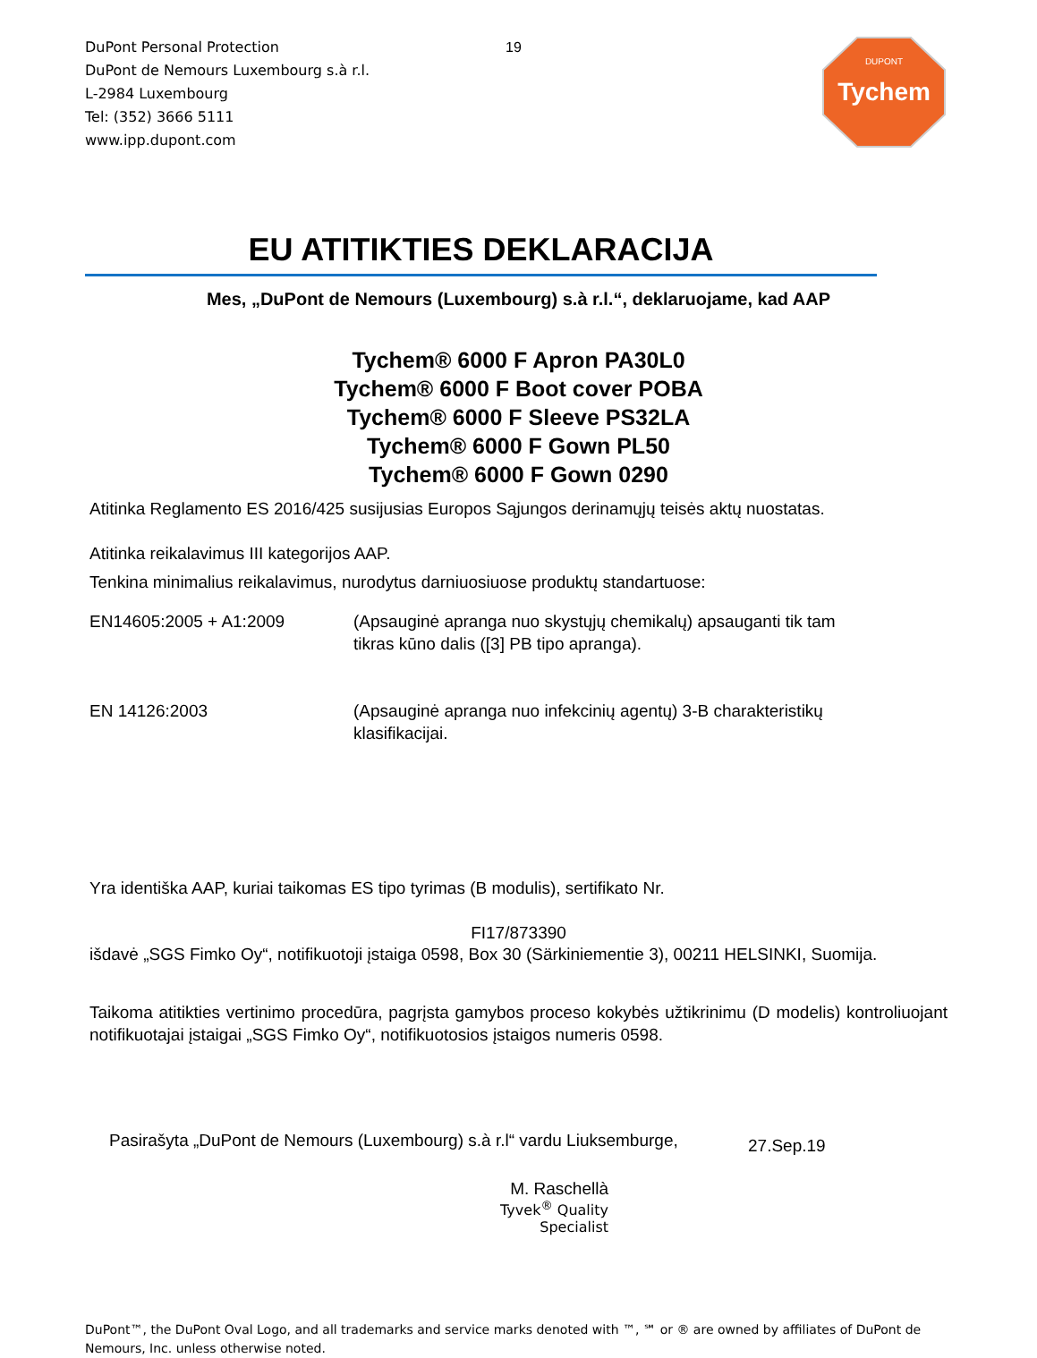DuPont Personal Protection
DuPont de Nemours Luxembourg s.à r.l.
L-2984 Luxembourg
Tel: (352) 3666 5111
www.ipp.dupont.com
19
DUPONT
Tychem
EU ATITIKTIES DEKLARACIJA
Mes, „DuPont de Nemours (Luxembourg) s.à r.l.“, deklaruojame, kad AAP
Tychem® 6000 F Apron PA30L0
Tychem® 6000 F Boot cover POBA
Tychem® 6000 F Sleeve PS32LA
Tychem® 6000 F Gown PL50
Tychem® 6000 F Gown 0290
Atitinka Reglamento ES 2016/425 susijusias Europos Sąjungos derinamųjų teisės aktų nuostatas.
Atitinka reikalavimus III kategorijos AAP.
Tenkina minimalius reikalavimus, nurodytus darniuosiuose produktų standartuose:
EN14605:2005 + A1:2009 (Apsauginė apranga nuo skystųjų chemikalų) apsauganti tik tam tikras kūno dalis ([3] PB tipo apranga).
EN 14126:2003 (Apsauginė apranga nuo infekcinių agentų) 3-B charakteristikų klasifikacijai.
Yra identiška AAP, kuriai taikomas ES tipo tyrimas (B modulis), sertifikato Nr.
FI17/873390
išdavė „SGS Fimko Oy“, notifikuotoji įstaiga 0598, Box 30 (Särkiniementie 3), 00211 HELSINKI, Suomija.
Taikoma atitikties vertinimo procedūra, pagrįsta gamybos proceso kokybės užtikrinimu (D modelis) kontroliuojant notifikuotajai įstaigai „SGS Fimko Oy“, notifikuotosios įstaigos numeris 0598.
Pasirašyta „DuPont de Nemours (Luxembourg) s.à r.l“ vardu Liuksemburge,
27.Sep.19
M. Raschellà
Tyvek<sup>®</sup> Quality Specialist
DuPont™, the DuPont Oval Logo, and all trademarks and service marks denoted with ™, ℠ or ® are owned by affiliates of DuPont de Nemours, Inc. unless otherwise noted.